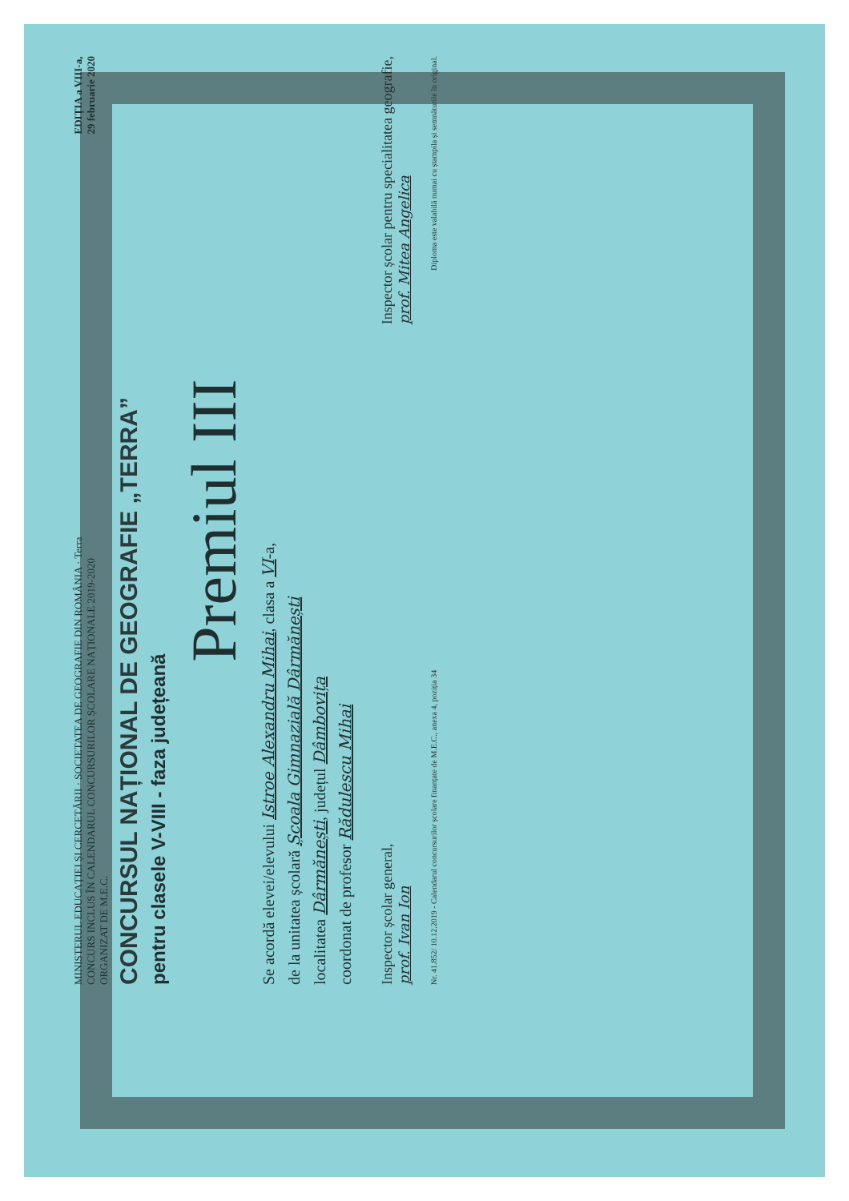MINISTERUL EDUCAȚIEI ȘI CERCETĂRII · SOCIETATEA DE GEOGRAFIE DIN ROMÂNIA · Terra
CONCURS INCLUS ÎN CALENDARUL CONCURSURILOR ȘCOLARE NAȚIONALE 2019-2020
ORGANIZAT DE M.E.C.
EDIȚIA a VIII-a,
29 februarie 2020
CONCURSUL NAȚIONAL DE GEOGRAFIE „TERRA”
pentru clasele V-VIII - faza județeană
Premiul III
Se acordă elevei/elevului Istroe Alexandru Mihai, clasa a VI-a,
de la unitatea școlară Școala Gimnazială Dârmănești
localitatea Dârmănești, județul Dâmbovița
coordonat de profesor Rădulescu Mihai
Inspector școlar general,
prof. Ivan Ion
Inspector școlar pentru specialitatea geografie,
prof. Mitea Angelica
Nr. 41.852/ 10.12.2019 - Calendarul concursurilor școlare finanțate de M.E.C., anexa 4, poziția 34
Diploma este valabilă numai cu ștampila și semnăturile în original.